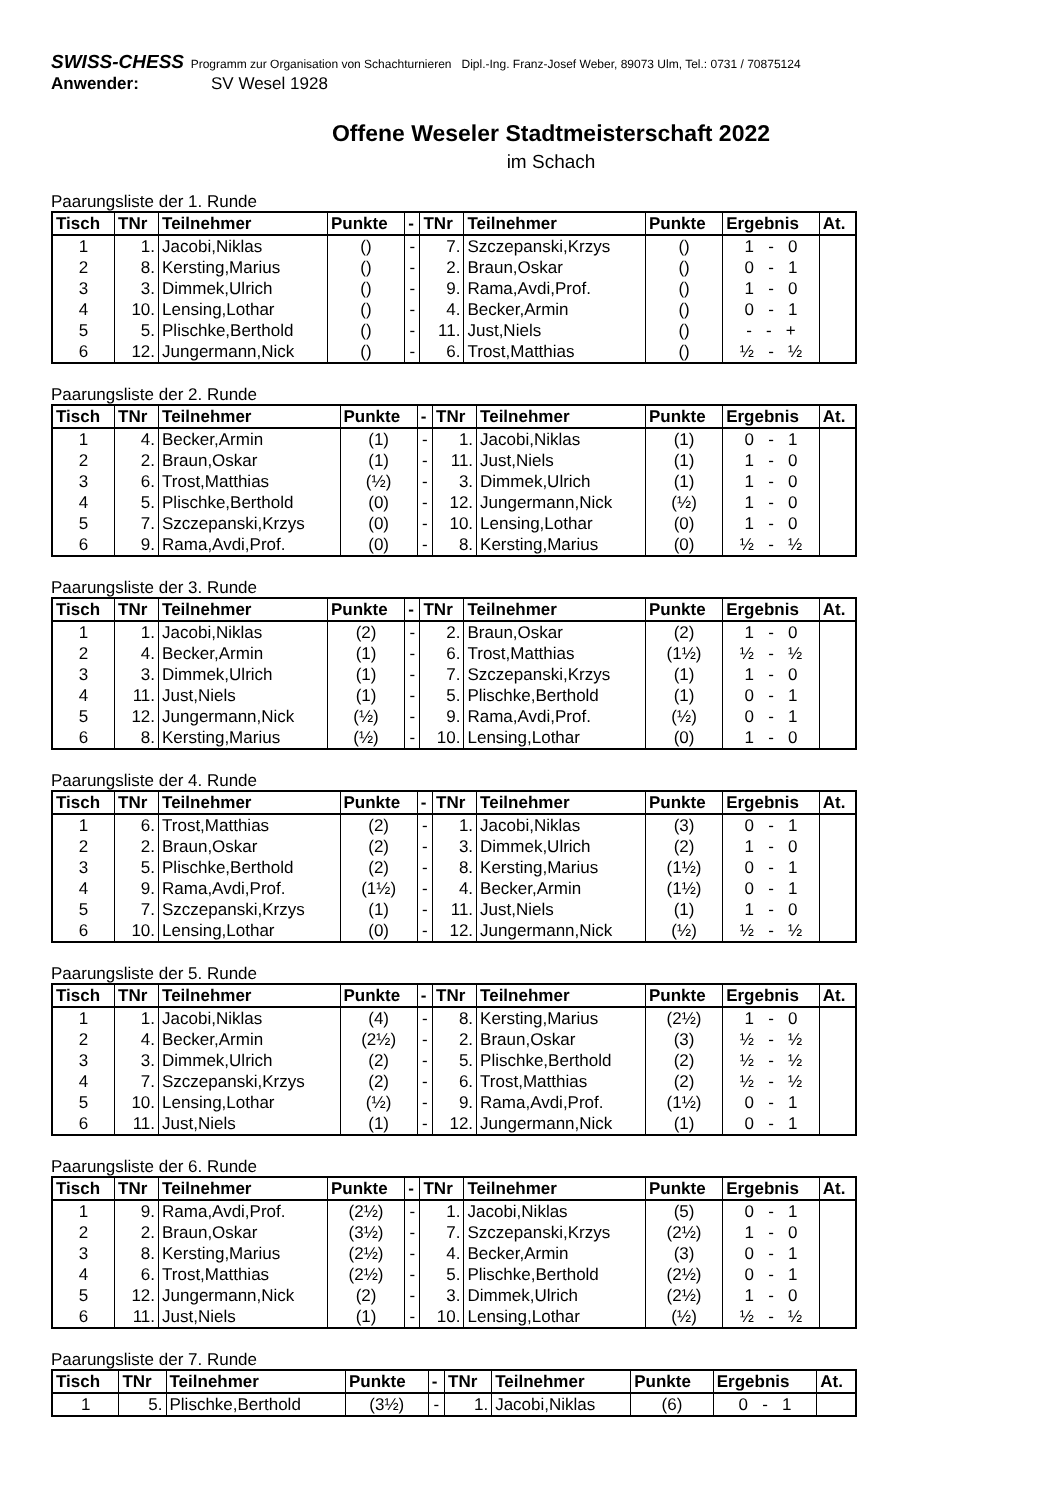SWISS-CHESS Programm zur Organisation von Schachturnieren Dipl.-Ing. Franz-Josef Weber, 89073 Ulm, Tel.: 0731 / 70875124
Anwender: SV Wesel 1928
Offene Weseler Stadtmeisterschaft 2022
im Schach
Paarungsliste der 1. Runde
| Tisch | TNr | Teilnehmer | Punkte | - | TNr | Teilnehmer | Punkte | Ergebnis | At. |
| --- | --- | --- | --- | --- | --- | --- | --- | --- | --- |
| 1 | 1. | Jacobi,Niklas | () | - | 7. | Szczepanski,Krzys | () | 1 - 0 | |
| 2 | 8. | Kersting,Marius | () | - | 2. | Braun,Oskar | () | 0 - 1 | |
| 3 | 3. | Dimmek,Ulrich | () | - | 9. | Rama,Avdi,Prof. | () | 1 - 0 | |
| 4 | 10. | Lensing,Lothar | () | - | 4. | Becker,Armin | () | 0 - 1 | |
| 5 | 5. | Plischke,Berthold | () | - | 11. | Just,Niels | () | - - + | |
| 6 | 12. | Jungermann,Nick | () | - | 6. | Trost,Matthias | () | ½ - ½ | |
Paarungsliste der 2. Runde
| Tisch | TNr | Teilnehmer | Punkte | - | TNr | Teilnehmer | Punkte | Ergebnis | At. |
| --- | --- | --- | --- | --- | --- | --- | --- | --- | --- |
| 1 | 4. | Becker,Armin | (1) | - | 1. | Jacobi,Niklas | (1) | 0 - 1 | |
| 2 | 2. | Braun,Oskar | (1) | - | 11. | Just,Niels | (1) | 1 - 0 | |
| 3 | 6. | Trost,Matthias | (½) | - | 3. | Dimmek,Ulrich | (1) | 1 - 0 | |
| 4 | 5. | Plischke,Berthold | (0) | - | 12. | Jungermann,Nick | (½) | 1 - 0 | |
| 5 | 7. | Szczepanski,Krzys | (0) | - | 10. | Lensing,Lothar | (0) | 1 - 0 | |
| 6 | 9. | Rama,Avdi,Prof. | (0) | - | 8. | Kersting,Marius | (0) | ½ - ½ | |
Paarungsliste der 3. Runde
| Tisch | TNr | Teilnehmer | Punkte | - | TNr | Teilnehmer | Punkte | Ergebnis | At. |
| --- | --- | --- | --- | --- | --- | --- | --- | --- | --- |
| 1 | 1. | Jacobi,Niklas | (2) | - | 2. | Braun,Oskar | (2) | 1 - 0 | |
| 2 | 4. | Becker,Armin | (1) | - | 6. | Trost,Matthias | (1½) | ½ - ½ | |
| 3 | 3. | Dimmek,Ulrich | (1) | - | 7. | Szczepanski,Krzys | (1) | 1 - 0 | |
| 4 | 11. | Just,Niels | (1) | - | 5. | Plischke,Berthold | (1) | 0 - 1 | |
| 5 | 12. | Jungermann,Nick | (½) | - | 9. | Rama,Avdi,Prof. | (½) | 0 - 1 | |
| 6 | 8. | Kersting,Marius | (½) | - | 10. | Lensing,Lothar | (0) | 1 - 0 | |
Paarungsliste der 4. Runde
| Tisch | TNr | Teilnehmer | Punkte | - | TNr | Teilnehmer | Punkte | Ergebnis | At. |
| --- | --- | --- | --- | --- | --- | --- | --- | --- | --- |
| 1 | 6. | Trost,Matthias | (2) | - | 1. | Jacobi,Niklas | (3) | 0 - 1 | |
| 2 | 2. | Braun,Oskar | (2) | - | 3. | Dimmek,Ulrich | (2) | 1 - 0 | |
| 3 | 5. | Plischke,Berthold | (2) | - | 8. | Kersting,Marius | (1½) | 0 - 1 | |
| 4 | 9. | Rama,Avdi,Prof. | (1½) | - | 4. | Becker,Armin | (1½) | 0 - 1 | |
| 5 | 7. | Szczepanski,Krzys | (1) | - | 11. | Just,Niels | (1) | 1 - 0 | |
| 6 | 10. | Lensing,Lothar | (0) | - | 12. | Jungermann,Nick | (½) | ½ - ½ | |
Paarungsliste der 5. Runde
| Tisch | TNr | Teilnehmer | Punkte | - | TNr | Teilnehmer | Punkte | Ergebnis | At. |
| --- | --- | --- | --- | --- | --- | --- | --- | --- | --- |
| 1 | 1. | Jacobi,Niklas | (4) | - | 8. | Kersting,Marius | (2½) | 1 - 0 | |
| 2 | 4. | Becker,Armin | (2½) | - | 2. | Braun,Oskar | (3) | ½ - ½ | |
| 3 | 3. | Dimmek,Ulrich | (2) | - | 5. | Plischke,Berthold | (2) | ½ - ½ | |
| 4 | 7. | Szczepanski,Krzys | (2) | - | 6. | Trost,Matthias | (2) | ½ - ½ | |
| 5 | 10. | Lensing,Lothar | (½) | - | 9. | Rama,Avdi,Prof. | (1½) | 0 - 1 | |
| 6 | 11. | Just,Niels | (1) | - | 12. | Jungermann,Nick | (1) | 0 - 1 | |
Paarungsliste der 6. Runde
| Tisch | TNr | Teilnehmer | Punkte | - | TNr | Teilnehmer | Punkte | Ergebnis | At. |
| --- | --- | --- | --- | --- | --- | --- | --- | --- | --- |
| 1 | 9. | Rama,Avdi,Prof. | (2½) | - | 1. | Jacobi,Niklas | (5) | 0 - 1 | |
| 2 | 2. | Braun,Oskar | (3½) | - | 7. | Szczepanski,Krzys | (2½) | 1 - 0 | |
| 3 | 8. | Kersting,Marius | (2½) | - | 4. | Becker,Armin | (3) | 0 - 1 | |
| 4 | 6. | Trost,Matthias | (2½) | - | 5. | Plischke,Berthold | (2½) | 0 - 1 | |
| 5 | 12. | Jungermann,Nick | (2) | - | 3. | Dimmek,Ulrich | (2½) | 1 - 0 | |
| 6 | 11. | Just,Niels | (1) | - | 10. | Lensing,Lothar | (½) | ½ - ½ | |
Paarungsliste der 7. Runde
| Tisch | TNr | Teilnehmer | Punkte | - | TNr | Teilnehmer | Punkte | Ergebnis | At. |
| --- | --- | --- | --- | --- | --- | --- | --- | --- | --- |
| 1 | 5. | Plischke,Berthold | (3½) | - | 1. | Jacobi,Niklas | (6) | 0 - 1 | |